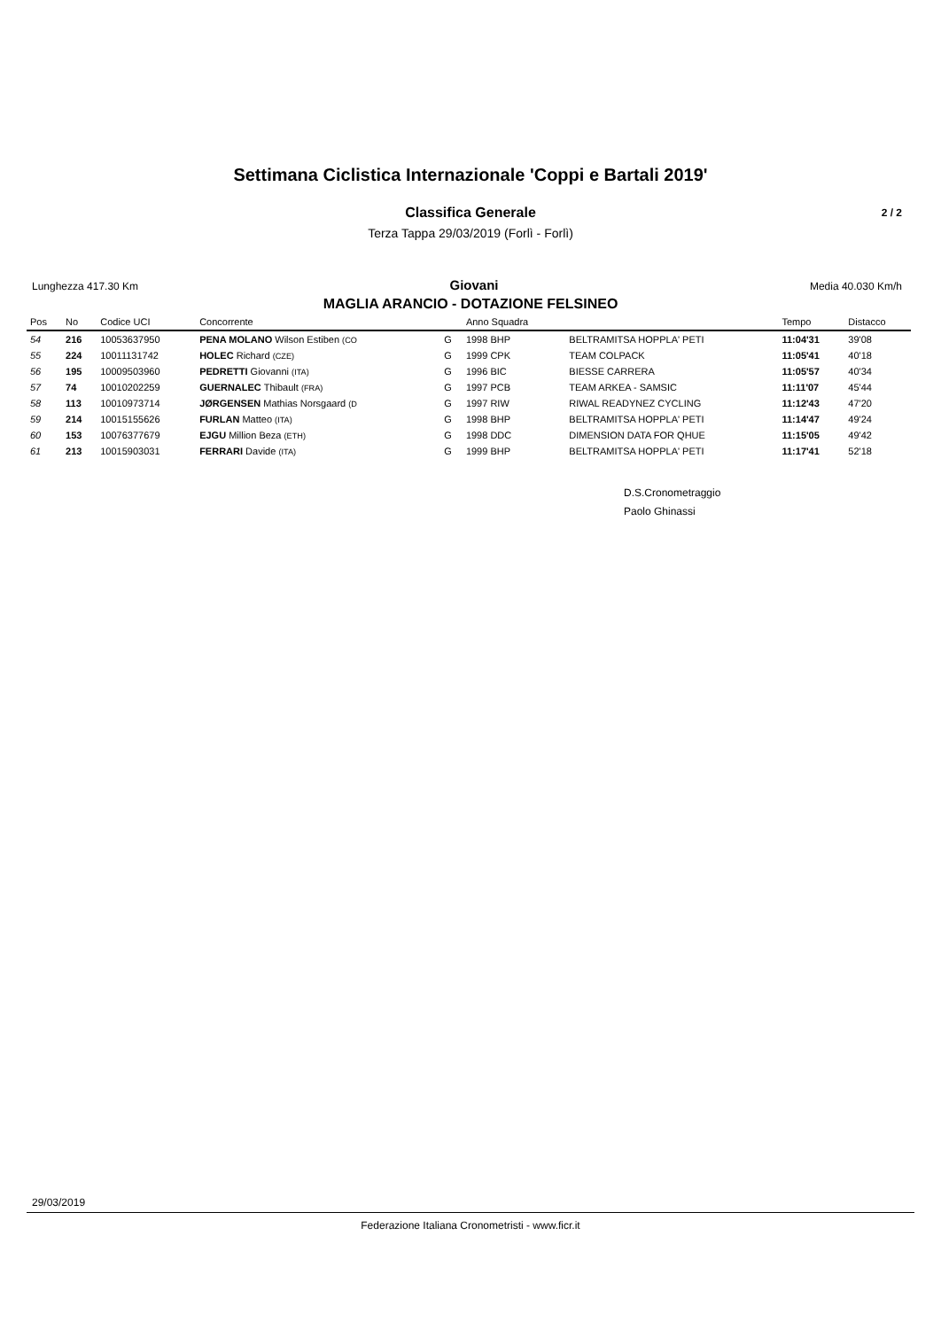Settimana Ciclistica Internazionale 'Coppi e Bartali 2019'
Classifica Generale 2 / 2
Terza Tappa 29/03/2019 (Forlì - Forlì)
Lunghezza 417.30 Km Giovani Media 40.030 Km/h
MAGLIA ARANCIO - DOTAZIONE FELSINEO
| Pos | No | Codice UCI | Concorrente | | Anno Squadra | | Tempo | Distacco |
| --- | --- | --- | --- | --- | --- | --- | --- | --- |
| 54 | 216 | 10053637950 | PENA MOLANO Wilson Estiben (CO | G | 1998 BHP | BELTRAMITSA HOPPLA' PETI | 11:04'31 | 39'08 |
| 55 | 224 | 10011131742 | HOLEC Richard (CZE) | G | 1999 CPK | TEAM COLPACK | 11:05'41 | 40'18 |
| 56 | 195 | 10009503960 | PEDRETTI Giovanni (ITA) | G | 1996 BIC | BIESSE CARRERA | 11:05'57 | 40'34 |
| 57 | 74 | 10010202259 | GUERNALEC Thibault (FRA) | G | 1997 PCB | TEAM ARKEA - SAMSIC | 11:11'07 | 45'44 |
| 58 | 113 | 10010973714 | JØRGENSEN Mathias Norsgaard (D | G | 1997 RIW | RIWAL READYNEZ CYCLING | 11:12'43 | 47'20 |
| 59 | 214 | 10015155626 | FURLAN Matteo (ITA) | G | 1998 BHP | BELTRAMITSA HOPPLA' PETI | 11:14'47 | 49'24 |
| 60 | 153 | 10076377679 | EJGU Million Beza (ETH) | G | 1998 DDC | DIMENSION DATA FOR QHUE | 11:15'05 | 49'42 |
| 61 | 213 | 10015903031 | FERRARI Davide (ITA) | G | 1999 BHP | BELTRAMITSA HOPPLA' PETI | 11:17'41 | 52'18 |
D.S.Cronometraggio
Paolo Ghinassi
29/03/2019
Federazione Italiana Cronometristi - www.ficr.it